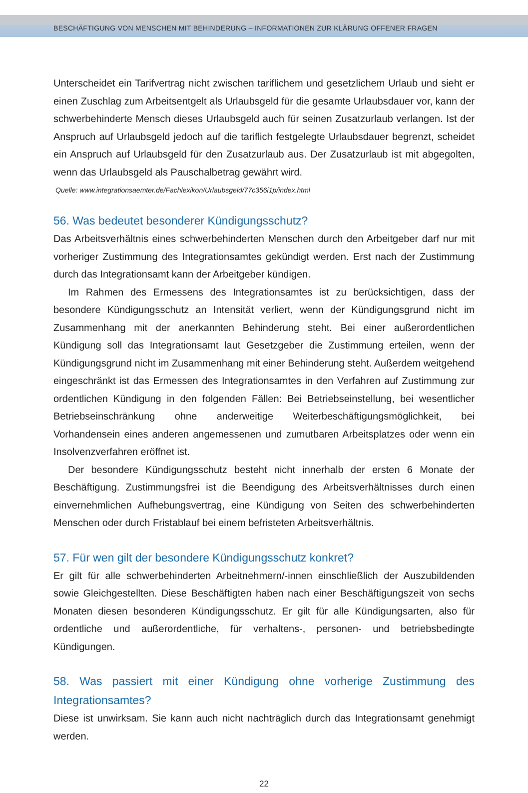BESCHÄFTIGUNG VON MENSCHEN MIT BEHINDERUNG – INFORMATIONEN ZUR KLÄRUNG OFFENER FRAGEN
Unterscheidet ein Tarifvertrag nicht zwischen tariflichem und gesetzlichem Urlaub und sieht er einen Zuschlag zum Arbeitsentgelt als Urlaubsgeld für die gesamte Urlaubsdauer vor, kann der schwerbehinderte Mensch dieses Urlaubsgeld auch für seinen Zusatzurlaub verlangen. Ist der Anspruch auf Urlaubsgeld jedoch auf die tariflich festgelegte Urlaubsdauer begrenzt, scheidet ein Anspruch auf Urlaubsgeld für den Zusatzurlaub aus. Der Zusatzurlaub ist mit abgegolten, wenn das Urlaubsgeld als Pauschalbetrag gewährt wird.
Quelle: www.integrationsaemter.de/Fachlexikon/Urlaubsgeld/77c356i1p/index.html
56. Was bedeutet besonderer Kündigungsschutz?
Das Arbeitsverhältnis eines schwerbehinderten Menschen durch den Arbeitgeber darf nur mit vorheriger Zustimmung des Integrationsamtes gekündigt werden. Erst nach der Zustimmung durch das Integrationsamt kann der Arbeitgeber kündigen.
Im Rahmen des Ermessens des Integrationsamtes ist zu berücksichtigen, dass der besondere Kündigungsschutz an Intensität verliert, wenn der Kündigungsgrund nicht im Zusammenhang mit der anerkannten Behinderung steht. Bei einer außerordentlichen Kündigung soll das Integrationsamt laut Gesetzgeber die Zustimmung erteilen, wenn der Kündigungsgrund nicht im Zusammenhang mit einer Behinderung steht. Außerdem weitgehend eingeschränkt ist das Ermessen des Integrationsamtes in den Verfahren auf Zustimmung zur ordentlichen Kündigung in den folgenden Fällen: Bei Betriebseinstellung, bei wesentlicher Betriebseinschränkung ohne anderweitige Weiterbeschäftigungsmöglichkeit, bei Vorhandensein eines anderen angemessenen und zumutbaren Arbeitsplatzes oder wenn ein Insolvenzverfahren eröffnet ist.
Der besondere Kündigungsschutz besteht nicht innerhalb der ersten 6 Monate der Beschäftigung. Zustimmungsfrei ist die Beendigung des Arbeitsverhältnisses durch einen einvernehmlichen Aufhebungsvertrag, eine Kündigung von Seiten des schwerbehinderten Menschen oder durch Fristablauf bei einem befristeten Arbeitsverhältnis.
57. Für wen gilt der besondere Kündigungsschutz konkret?
Er gilt für alle schwerbehinderten Arbeitnehmern/-innen einschließlich der Auszubildenden sowie Gleichgestellten. Diese Beschäftigten haben nach einer Beschäftigungszeit von sechs Monaten diesen besonderen Kündigungsschutz. Er gilt für alle Kündigungsarten, also für ordentliche und außerordentliche, für verhaltens-, personen- und betriebsbedingte Kündigungen.
58. Was passiert mit einer Kündigung ohne vorherige Zustimmung des Integrationsamtes?
Diese ist unwirksam. Sie kann auch nicht nachträglich durch das Integrationsamt genehmigt werden.
22